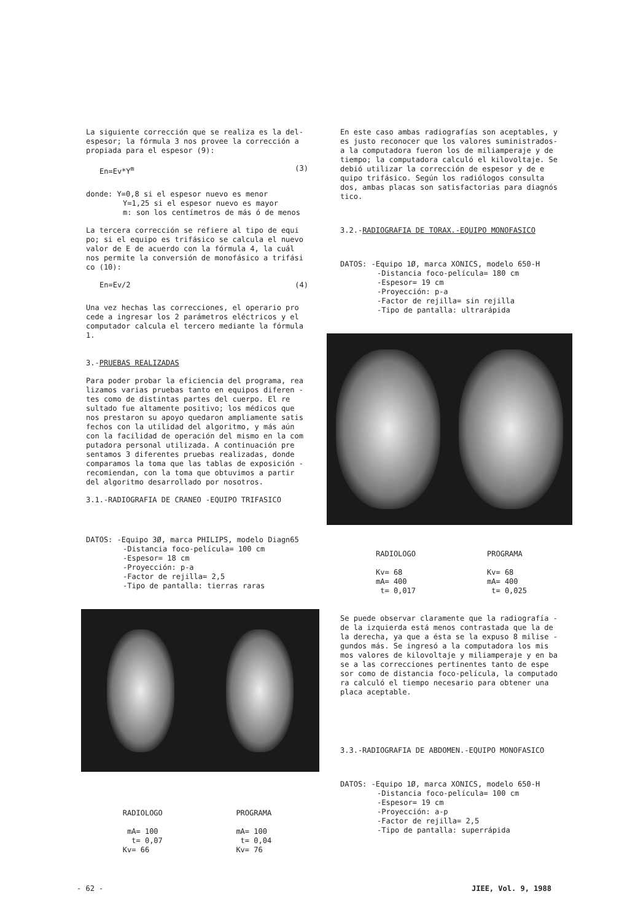La siguiente corrección que se realiza es la del-espesor; la fórmula 3 nos provee la corrección a propiada para el espesor (9):
En=Ev*Y<sup>m</sup> (3)
donde: Y=0,8 si el espesor nuevo es menor
Y=1,25 si el espesor nuevo es mayor
m: son los centímetros de más ó de menos
La tercera corrección se refiere al tipo de equi po; si el equipo es trifásico se calcula el nuevo valor de E de acuerdo con la fórmula 4, la cuál nos permite la conversión de monofásico a trifási co (10):
En=Ev/2 (4)
Una vez hechas las correcciones, el operario pro cede a ingresar los 2 parámetros eléctricos y el computador calcula el tercero mediante la fórmula 1.
3.-PRUEBAS REALIZADAS
Para poder probar la eficiencia del programa, rea lizamos varias pruebas tanto en equipos diferen - tes como de distintas partes del cuerpo. El re sultado fue altamente positivo; los médicos que nos prestaron su apoyo quedaron ampliamente satis fechos con la utilidad del algoritmo, y más aún con la facilidad de operación del mismo en la com putadora personal utilizada. A continuación pre sentamos 3 diferentes pruebas realizadas, donde comparamos la toma que las tablas de exposición - recomiendan, con la toma que obtuvimos a partir del algoritmo desarrollado por nosotros.
3.1.-RADIOGRAFIA DE CRANEO -EQUIPO TRIFASICO
DATOS: -Equipo 3Ø, marca PHILIPS, modelo Diagn65
-Distancia foco-película= 100 cm
-Espesor= 18 cm
-Proyección: p-a
-Factor de rejilla= 2,5
-Tipo de pantalla: tierras raras
RADIOLOGO
mA= 100
t= 0,07
Kv= 66
PROGRAMA
mA= 100
t= 0,04
Kv= 76
En este caso ambas radiografías son aceptables, y es justo reconocer que los valores suministrados- a la computadora fueron los de miliamperaje y de tiempo; la computadora calculó el kilovoltaje. Se debió utilizar la corrección de espesor y de e quipo trifásico. Según los radiólogos consulta dos, ambas placas son satisfactorias para diagnós tico.
3.2.-RADIOGRAFIA DE TORAX.-EQUIPO MONOFASICO
DATOS: -Equipo 1Ø, marca XONICS, modelo 650-H
-Distancia foco-película= 180 cm
-Espesor= 19 cm
-Proyección: p-a
-Factor de rejilla= sin rejilla
-Tipo de pantalla: ultrarápida
RADIOLOGO
Kv= 68
mA= 400
t= 0,017
PROGRAMA
Kv= 68
mA= 400
t= 0,025
Se puede observar claramente que la radiografía - de la izquierda está menos contrastada que la de la derecha, ya que a ésta se la expuso 8 milise - gundos más. Se ingresó a la computadora los mis mos valores de kilovoltaje y miliamperaje y en ba se a las correcciones pertinentes tanto de espe sor como de distancia foco-película, la computado ra calculó el tiempo necesario para obtener una placa aceptable.
3.3.-RADIOGRAFIA DE ABDOMEN.-EQUIPO MONOFASICO
DATOS: -Equipo 1Ø, marca XONICS, modelo 650-H
-Distancia foco-película= 100 cm
-Espesor= 19 cm
-Proyección: a-p
-Factor de rejilla= 2,5
-Tipo de pantalla: superrápida
- 62 - JIEE, Vol. 9, 1988